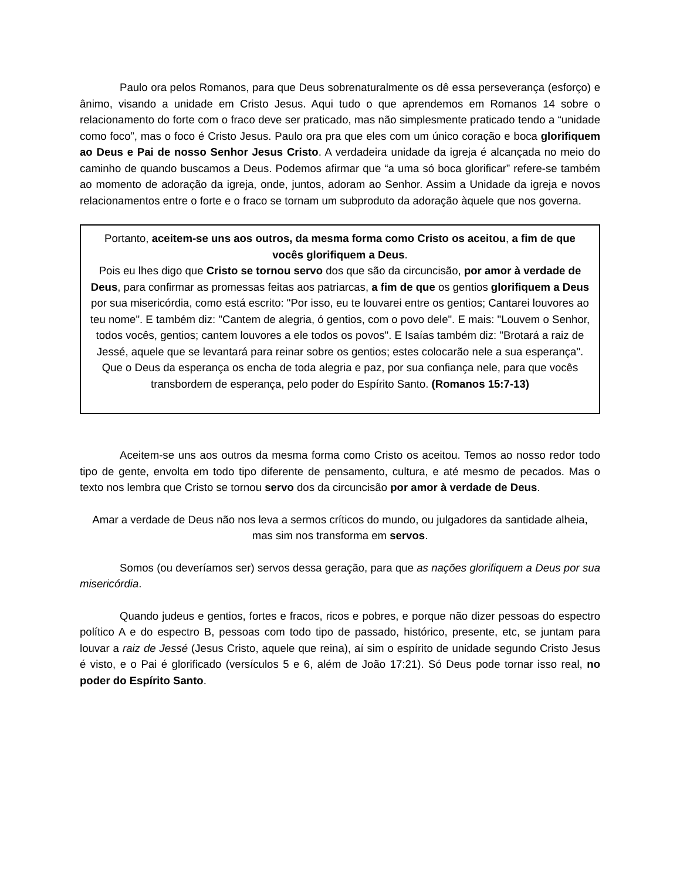Paulo ora pelos Romanos, para que Deus sobrenaturalmente os dê essa perseverança (esforço) e ânimo, visando a unidade em Cristo Jesus. Aqui tudo o que aprendemos em Romanos 14 sobre o relacionamento do forte com o fraco deve ser praticado, mas não simplesmente praticado tendo a “unidade como foco”, mas o foco é Cristo Jesus. Paulo ora pra que eles com um único coração e boca glorifiquem ao Deus e Pai de nosso Senhor Jesus Cristo. A verdadeira unidade da igreja é alcançada no meio do caminho de quando buscamos a Deus. Podemos afirmar que “a uma só boca glorificar” refere-se também ao momento de adoração da igreja, onde, juntos, adoram ao Senhor. Assim a Unidade da igreja e novos relacionamentos entre o forte e o fraco se tornam um subproduto da adoração àquele que nos governa.
Portanto, aceitem-se uns aos outros, da mesma forma como Cristo os aceitou, a fim de que vocês glorifiquem a Deus.
Pois eu lhes digo que Cristo se tornou servo dos que são da circuncisão, por amor à verdade de Deus, para confirmar as promessas feitas aos patriarcas, a fim de que os gentios glorifiquem a Deus por sua misericórdia, como está escrito: "Por isso, eu te louvarei entre os gentios; Cantarei louvores ao teu nome". E também diz: "Cantem de alegria, ó gentios, com o povo dele". E mais: "Louvem o Senhor, todos vocês, gentios; cantem louvores a ele todos os povos". E Isaías também diz: "Brotará a raiz de Jessé, aquele que se levantará para reinar sobre os gentios; estes colocarão nele a sua esperança". Que o Deus da esperança os encha de toda alegria e paz, por sua confiança nele, para que vocês transbordem de esperança, pelo poder do Espírito Santo. (Romanos 15:7-13)
Aceitem-se uns aos outros da mesma forma como Cristo os aceitou. Temos ao nosso redor todo tipo de gente, envolta em todo tipo diferente de pensamento, cultura, e até mesmo de pecados. Mas o texto nos lembra que Cristo se tornou servo dos da circuncisão por amor à verdade de Deus.
Amar a verdade de Deus não nos leva a sermos críticos do mundo, ou julgadores da santidade alheia, mas sim nos transforma em servos.
Somos (ou deveríamos ser) servos dessa geração, para que as nações glorifiquem a Deus por sua misericórdia.
Quando judeus e gentios, fortes e fracos, ricos e pobres, e porque não dizer pessoas do espectro político A e do espectro B, pessoas com todo tipo de passado, histórico, presente, etc, se juntam para louvar a raiz de Jessé (Jesus Cristo, aquele que reina), aí sim o espírito de unidade segundo Cristo Jesus é visto, e o Pai é glorificado (versículos 5 e 6, além de João 17:21). Só Deus pode tornar isso real, no poder do Espírito Santo.